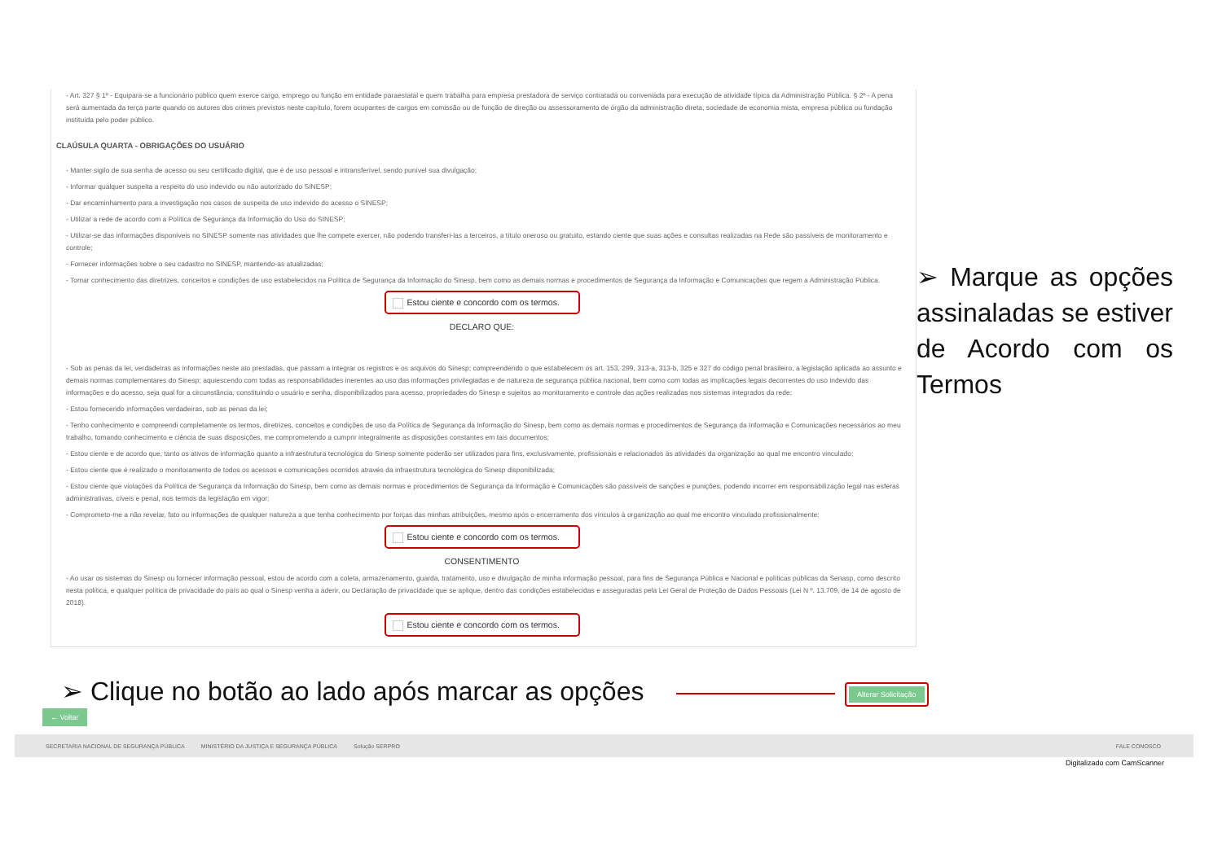- Art. 327 § 1º - Equipara-se a funcionário público quem exerce cargo, emprego ou função em entidade paraestatal e quem trabalha para empresa prestadora de serviço contratada ou conveniada para execução de atividade típica da Administração Pública. § 2º - A pena será aumentada da terça parte quando os autores dos crimes previstos neste capítulo, forem ocupantes de cargos em comissão ou de função de direção ou assessoramento de órgão da administração direta, sociedade de economia mista, empresa pública ou fundação instituída pelo poder público.
CLAÚSULA QUARTA - OBRIGAÇÕES DO USUÁRIO
- Manter sigilo de sua senha de acesso ou seu certificado digital, que é de uso pessoal e intransferível, sendo punível sua divulgação;
- Informar qualquer suspeita a respeito do uso indevido ou não autorizado do SINESP;
- Dar encaminhamento para a investigação nos casos de suspeita de uso indevido do acesso o SINESP;
- Utilizar a rede de acordo com a Política de Segurança da Informação do Uso do SINESP;
- Utilizar-se das informações disponíveis no SINESP somente nas atividades que lhe compete exercer, não podendo transferi-las a terceiros, a título oneroso ou gratuito, estando ciente que suas ações e consultas realizadas na Rede são passíveis de monitoramento e controle;
- Fornecer informações sobre o seu cadastro no SINESP, mantendo-as atualizadas;
- Tomar conhecimento das diretrizes, conceitos e condições de uso estabelecidos na Política de Segurança da Informação do Sinesp, bem como as demais normas e procedimentos de Segurança da Informação e Comunicações que regem a Administração Pública.
Estou ciente e concordo com os termos.
DECLARO QUE:
- Sob as penas da lei, verdadeiras as informações neste ato prestadas, que passam a integrar os registros e os arquivos do Sinesp; compreendendo o que estabelecem os art. 153, 299, 313-a, 313-b, 325 e 327 do código penal brasileiro, a legislação aplicada ao assunto e demais normas complementares do Sinesp; aquiescendo com todas as responsabilidades inerentes ao uso das informações privilegiadas e de natureza de segurança pública nacional, bem como com todas as implicações legais decorrentes do uso indevido das informações e do acesso, seja qual for a circunstância, constituindo o usuário e senha, disponibilizados para acesso, propriedades do Sinesp e sujeitos ao monitoramento e controle das ações realizadas nos sistemas integrados da rede;
- Estou fornecendo informações verdadeiras, sob as penas da lei;
- Tenho conhecimento e compreendi completamente os termos, diretrizes, conceitos e condições de uso da Política de Segurança da Informação do Sinesp, bem como as demais normas e procedimentos de Segurança da Informação e Comunicações necessários ao meu trabalho, tomando conhecimento e ciência de suas disposições, me comprometendo a cumprir integralmente as disposições constantes em tais documentos;
- Estou ciente e de acordo que, tanto os ativos de informação quanto a infraestrutura tecnológica do Sinesp somente poderão ser utilizados para fins, exclusivamente, profissionais e relacionados às atividades da organização ao qual me encontro vinculado;
- Estou ciente que é realizado o monitoramento de todos os acessos e comunicações ocorridos através da infraestrutura tecnológica do Sinesp disponibilizada;
- Estou ciente que violações da Política de Segurança da Informação do Sinesp, bem como as demais normas e procedimentos de Segurança da Informação e Comunicações são passíveis de sanções e punições, podendo incorrer em responsabilização legal nas esferas administrativas, cíveis e penal, nos termos da legislação em vigor;
- Comprometo-me a não revelar, fato ou informações de qualquer natureza a que tenha conhecimento por forças das minhas atribuições, mesmo após o encerramento dos vínculos à organização ao qual me encontro vinculado profissionalmente;
Estou ciente e concordo com os termos.
CONSENTIMENTO
- Ao usar os sistemas do Sinesp ou fornecer informação pessoal, estou de acordo com a coleta, armazenamento, guarda, tratamento, uso e divulgação de minha informação pessoal, para fins de Segurança Pública e Nacional e políticas públicas da Senasp, como descrito nesta política, e qualquer política de privacidade do país ao qual o Sinesp venha a aderir, ou Declaração de privacidade que se aplique, dentro das condições estabelecidas e asseguradas pela Lei Geral de Proteção de Dados Pessoais (Lei N º. 13.709, de 14 de agosto de 2018).
Estou ciente e concordo com os termos.
➢ Marque as opções assinaladas se estiver de Acordo com os Termos
➢ Clique no botão ao lado após marcar as opções
Alterar Solicitação
← Voltar
SECRETARIA NACIONAL DE SEGURANÇA PÚBLICA MINISTÉRIO DA JUSTIÇA E SEGURANÇA PÚBLICA Solução SERPRO FALE CONOSCO
Digitalizado com CamScanner